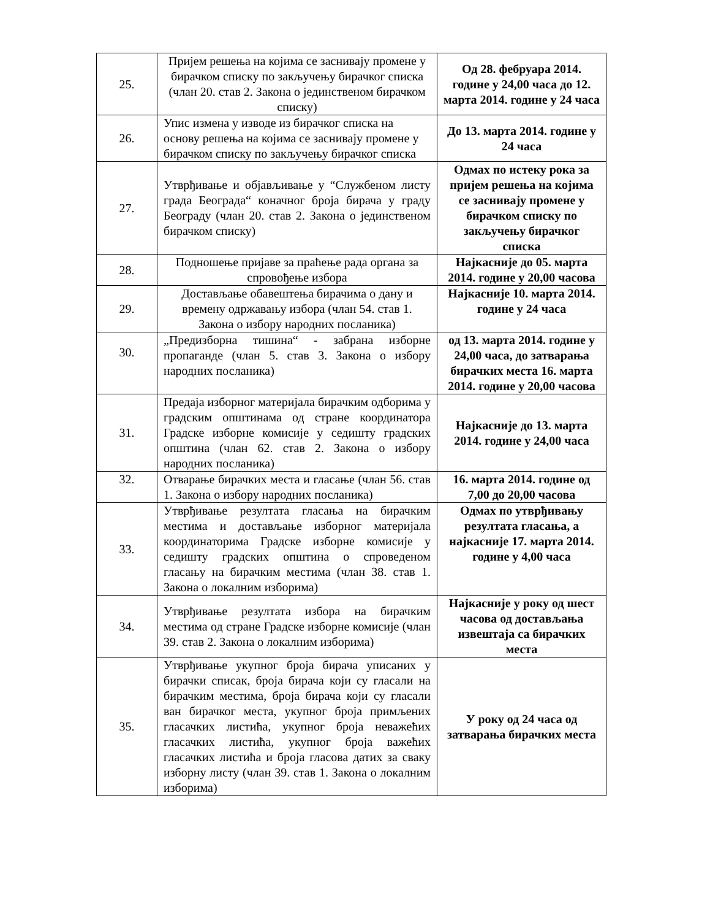| 25. | Пријем решења на којима се заснивају промене у бирачком списку по закључењу бирачког списка (члан 20. став 2. Закона о јединственом бирачком списку) | Од 28. фебруара 2014. године у 24,00 часа до 12. марта 2014. године у 24 часа |
| 26. | Упис измена у изводе из бирачког списка на основу решења на којима се заснивају промене у бирачком списку по закључењу бирачког списка | До 13. марта 2014. године у 24 часа |
| 27. | Утврђивање и објављивање у “Службеном листу града Београда“ коначног броја бирача у граду Београду (члан 20. став 2. Закона о јединственом бирачком списку) | Одмах по истеку рока за пријем решења на којима се заснивају промене у бирачком списку по закључењу бирачког списка |
| 28. | Подношење пријаве за праћење рада органа за спровођење избора | Најкасније до 05. марта 2014. године у 20,00 часова |
| 29. | Достављање обавештења бирачима о дану и времену одржавању избора (члан 54. став 1. Закона о избору народних посланика) | Најкасније 10. марта 2014. године у 24 часа |
| 30. | „Предизборна тишина“ - забрана изборне пропаганде (члан 5. став 3. Закона о избору народних посланика) | од 13. марта 2014. године у 24,00 часа, до затварања бирачких места 16. марта 2014. године у 20,00 часова |
| 31. | Предаја изборног материјала бирачким одборима у градским општинама од стране координатора Градске изборне комисије у седишту градских општина (члан 62. став 2. Закона о избору народних посланика) | Најкасније до 13. марта 2014. године у 24,00 часа |
| 32. | Отварање бирачких места и гласање (члан 56. став 1. Закона о избору народних посланика) | 16. марта 2014. године од 7,00 до 20,00 часова |
| 33. | Утврђивање резултата гласања на бирачким местима и достављање изборног материјала координаторима Градске изборне комисије у седишту градских општина о спроведеном гласању на бирачким местима (члан 38. став 1. Закона о локалним изборима) | Одмах по утврђивању резултата гласања, а најкасније 17. марта 2014. године у 4,00 часа |
| 34. | Утврђивање резултата избора на бирачким местима од стране Градске изборне комисије (члан 39. став 2. Закона о локалним изборима) | Најкасније у року од шест часова од достављања извештаја са бирачких места |
| 35. | Утврђивање укупног броја бирача уписаних у бирачки списак, броја бирача који су гласали на бирачким местима, броја бирача који су гласали ван бирачког места, укупног броја примљених гласачких листића, укупног броја неважећих гласачких листића, укупног броја важећих гласачких листића и броја гласова датих за сваку изборну листу (члан 39. став 1. Закона о локалним изборима) | У року од 24 часа од затварања бирачких места |